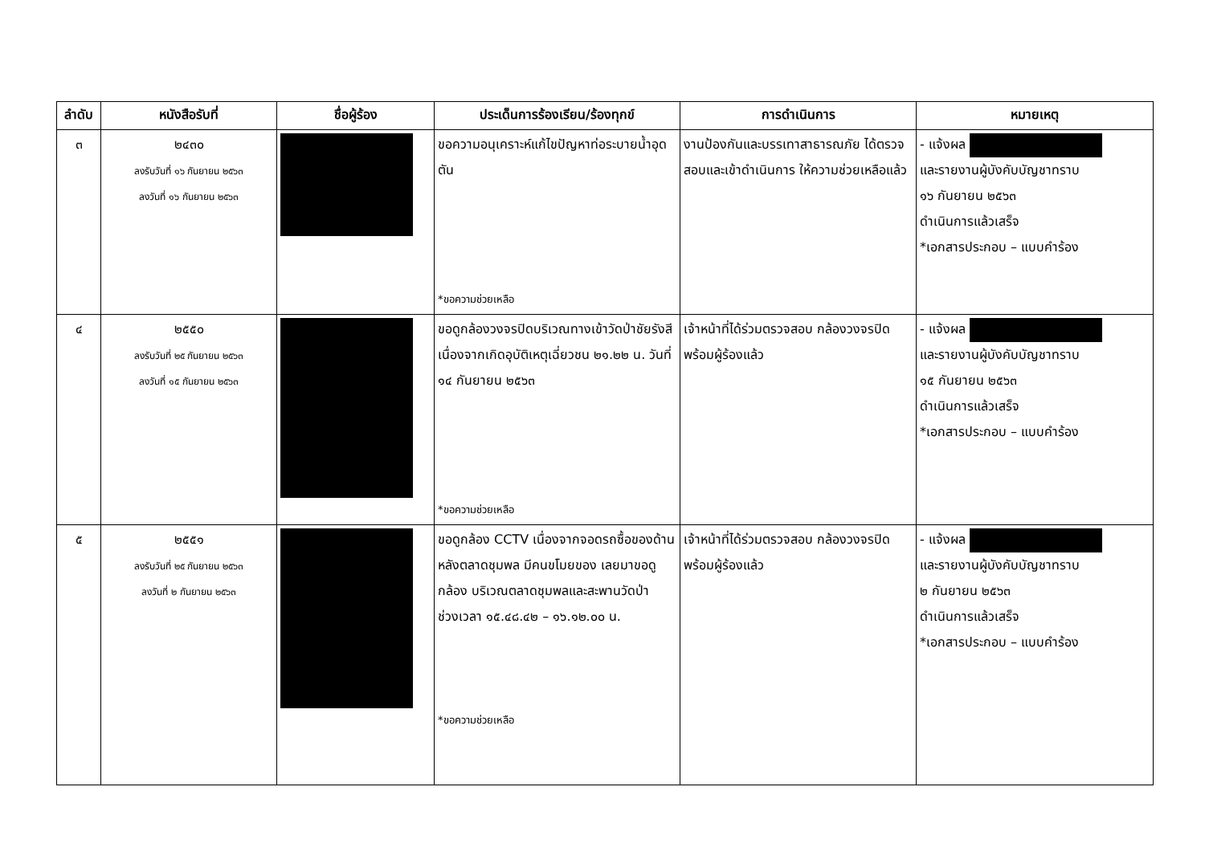| ลำดับ | หนังสือรับที่ | ชื่อผู้ร้อง | ประเด็นการร้องเรียน/ร้องทุกข์ | การดำเนินการ | หมายเหตุ |
| --- | --- | --- | --- | --- | --- |
| ๓ | ๒๔๓๐ ลงรับวันที่ ๑๖ กันยายน ๒๕๖๓ ลงวันที่ ๑๖ กันยายน ๒๕๖๓ | | ขอความอนุเคราะห์แก้ไขปัญหาท่อระบายน้ำอุดตัน *ขอความช่วยเหลือ | งานป้องกันและบรรเทาสาธารณภัย ได้ตรวจสอบและเข้าดำเนินการ ให้ความช่วยเหลือแล้ว | - แจ้งผล และรายงานผู้บังคับบัญชาทราบ ๑๖ กันยายน ๒๕๖๓ ดำเนินการแล้วเสร็จ *เอกสารประกอบ – แบบคำร้อง |
| ๔ | ๒๕๕๐ ลงรับวันที่ ๒๕ กันยายน ๒๕๖๓ ลงวันที่ ๑๕ กันยายน ๒๕๖๓ | | ขอดูกล้องวงจรปิดบริเวณทางเข้าวัดป่าชัยรังสี เนื่องจากเกิดอุบัติเหตุเฉี่ยวชน ๒๑.๒๒ น. วันที่ ๑๔ กันยายน ๒๕๖๓ *ขอความช่วยเหลือ | เจ้าหน้าที่ได้ร่วมตรวจสอบ กล้องวงจรปิดพร้อมผู้ร้องแล้ว | - แจ้งผล และรายงานผู้บังคับบัญชาทราบ ๑๕ กันยายน ๒๕๖๓ ดำเนินการแล้วเสร็จ *เอกสารประกอบ – แบบคำร้อง |
| ๕ | ๒๕๕๑ ลงรับวันที่ ๒๕ กันยายน ๒๕๖๓ ลงวันที่ ๒ กันยายน ๒๕๖๓ | | ขอดูกล้อง CCTV เนื่องจากจอดรถซื้อของด้านหลังตลาดชุมพล มีคนขโมยของ เลยมาขอดูกล้อง บริเวณตลาดชุมพลและสะพานวัดป่า ช่วงเวลา ๑๕.๔๘.๔๒ – ๑๖.๑๒.๐๐ น. *ขอความช่วยเหลือ | เจ้าหน้าที่ได้ร่วมตรวจสอบ กล้องวงจรปิดพร้อมผู้ร้องแล้ว | - แจ้งผล และรายงานผู้บังคับบัญชาทราบ ๒ กันยายน ๒๕๖๓ ดำเนินการแล้วเสร็จ *เอกสารประกอบ – แบบคำร้อง |